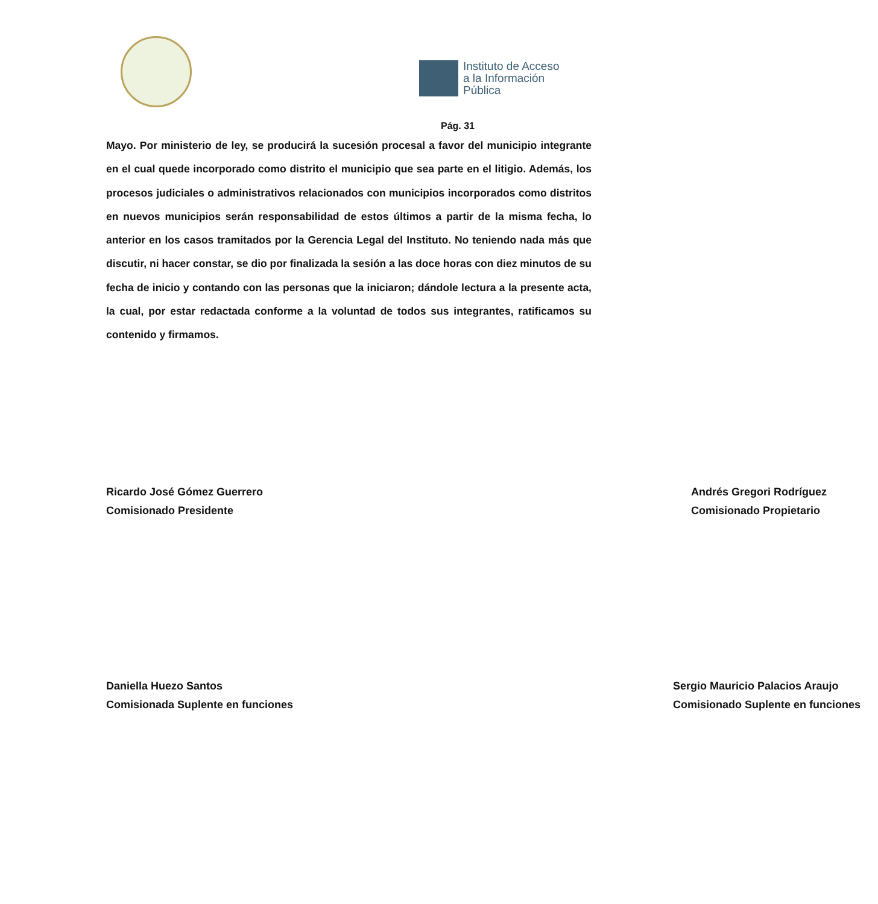Instituto de Acceso
a la Información
Pública
Pág. 31
Mayo. Por ministerio de ley, se producirá la sucesión procesal a favor del municipio integrante en el cual quede incorporado como distrito el municipio que sea parte en el litigio. Además, los procesos judiciales o administrativos relacionados con municipios incorporados como distritos en nuevos municipios serán responsabilidad de estos últimos a partir de la misma fecha, lo anterior en los casos tramitados por la Gerencia Legal del Instituto. No teniendo nada más que discutir, ni hacer constar, se dio por finalizada la sesión a las doce horas con diez minutos de su fecha de inicio y contando con las personas que la iniciaron; dándole lectura a la presente acta, la cual, por estar redactada conforme a la voluntad de todos sus integrantes, ratificamos su contenido y firmamos.
Ricardo José Gómez Guerrero
Comisionado Presidente
Andrés Gregori Rodríguez
Comisionado Propietario
Daniella Huezo Santos
Comisionada Suplente en funciones
Sergio Mauricio Palacios Araujo
Comisionado Suplente en funciones